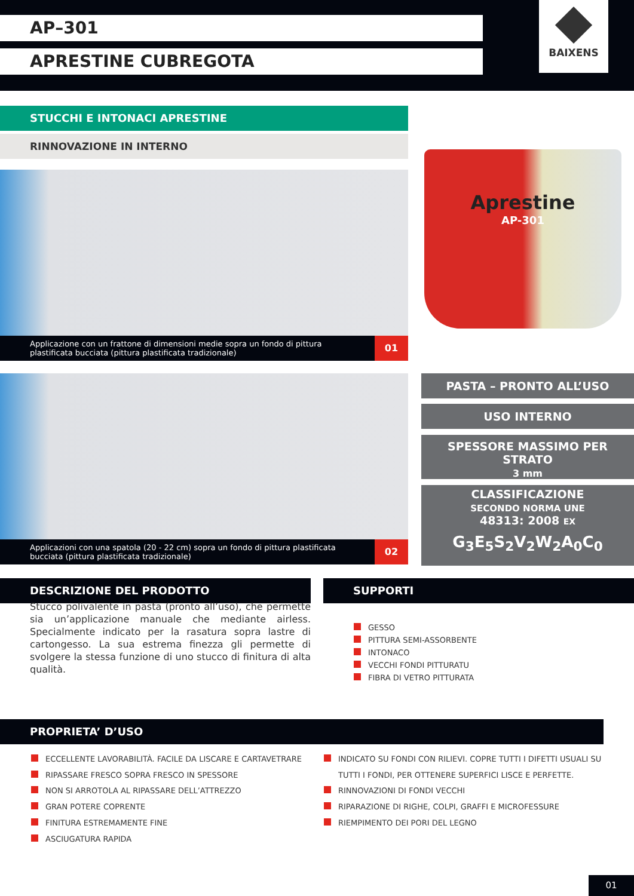AP–301
APRESTINE CUBREGOTA
BAIXENS
STUCCHI E INTONACI APRESTINE
RINNOVAZIONE IN INTERNO
Applicazione con un frattone di dimensioni medie sopra un fondo di pittura plastificata bucciata (pittura plastificata tradizionale)
01
Applicazioni con una spatola (20 - 22 cm) sopra un fondo di pittura plastificata bucciata (pittura plastificata tradizionale)
02
Aprestine
AP-301
PASTA – PRONTO ALL’USO
USO INTERNO
SPESSORE MASSIMO PER STRATO
3 mm
CLASSIFICAZIONE
SECONDO NORMA UNE
48313: 2008 EX
G<sub>3</sub>E<sub>5</sub>S<sub>2</sub>V<sub>2</sub>W<sub>2</sub>A<sub>0</sub>C<sub>0</sub>
DESCRIZIONE DEL PRODOTTO SUPPORTI
Stucco polivalente in pasta (pronto all’uso), che permette sia un’applicazione manuale che mediante airless. Specialmente indicato per la rasatura sopra lastre di cartongesso. La sua estrema finezza gli permette di svolgere la stessa funzione di uno stucco di finitura di alta qualità.
GESSO
PITTURA SEMI-ASSORBENTE
INTONACO
VECCHI FONDI PITTURATU
FIBRA DI VETRO PITTURATA
PROPRIETA’ D’USO
ECCELLENTE LAVORABILITÀ. FACILE DA LISCARE E CARTAVETRARE
RIPASSARE FRESCO SOPRA FRESCO IN SPESSORE
NON SI ARROTOLA AL RIPASSARE DELL’ATTREZZO
GRAN POTERE COPRENTE
FINITURA ESTREMAMENTE FINE
ASCIUGATURA RAPIDA
INDICATO SU FONDI CON RILIEVI. COPRE TUTTI I DIFETTI USUALI SU
TUTTI I FONDI, PER OTTENERE SUPERFICI LISCE E PERFETTE.
RINNOVAZIONI DI FONDI VECCHI
RIPARAZIONE DI RIGHE, COLPI, GRAFFI E MICROFESSURE
RIEMPIMENTO DEI PORI DEL LEGNO
01